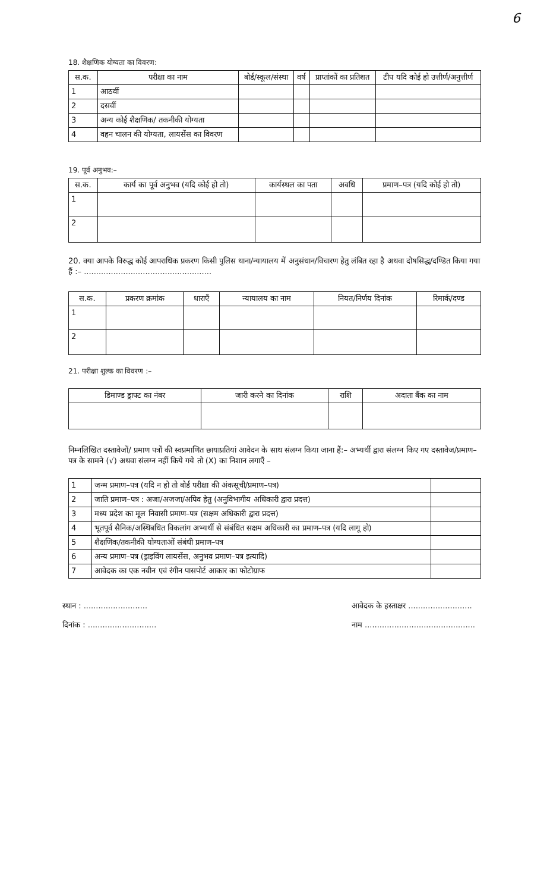6
18. शैक्षणिक योग्यता का विवरण:
| स.क. | परीक्षा का नाम | बोर्ड/स्कूल/संस्था | वर्ष | प्राप्तांकों का प्रतिशत | टीप यदि कोई हो उत्तीर्ण/अनुत्तीर्ण |
| --- | --- | --- | --- | --- | --- |
| 1 | आठवीं | | | | |
| 2 | दसवीं | | | | |
| 3 | अन्य कोई शैक्षणिक/ तकनीकी योग्यता | | | | |
| 4 | वहन चालन की योग्यता, लायसेंस का विवरण | | | | |
19. पूर्व अनुभव:–
| स.क. | कार्य का पूर्व अनुभव (यदि कोई हो तो) | कार्यस्थल का पता | अवधि | प्रमाण–पत्र (यदि कोई हो तो) |
| --- | --- | --- | --- | --- |
| 1 | | | | |
| 2 | | | | |
20. क्या आपके विरुद्ध कोई आपराधिक प्रकरण किसी पुलिस थाना/न्यायालय में अनुसंधान/विचारण हेतु लंबित रहा है अथवा दोषसिद्ध/दण्डित किया गया हैं :– ....................................................
| स.क. | प्रकरण क्रमांक | धाराऍं | न्यायालय का नाम | नियत/निर्णय दिनांक | रिमार्क/दण्ड |
| --- | --- | --- | --- | --- | --- |
| 1 | | | | | |
| 2 | | | | | |
21. परीक्षा शुल्क का विवरण :–
| डिमाण्ड ड्राफ्ट का नंबर | जारी करने का दिनांक | राशि | अदाता बैंक का नाम |
| --- | --- | --- | --- |
निम्नलिखित दस्तावेजों/ प्रमाण पत्रों की स्वप्रमाणित छायाप्रतियां आवेदन के साथ संलग्न किया जाना हैं:– अभ्यर्थी द्वारा संलग्न किए गए दस्तावेज/प्रमाण–पत्र के सामने (√) अथवा संलग्न नहीं किये गये तो (X) का निशान लगाऍं –
| 1 | जन्म प्रमाण–पत्र (यदि न हो तो बोर्ड परीक्षा की अंकसूची/प्रमाण–पत्र) | |
| 2 | जाति प्रमाण–पत्र : अजा/अजजा/अपिव हेतु (अनुविभागीय अधिकारी द्वारा प्रदत्त) | |
| 3 | मध्य प्रदेश का मूल निवासी प्रमाण–पत्र (सक्षम अधिकारी द्वारा प्रदत्त) | |
| 4 | भूतपूर्व सैनिक/अस्थिबधित विकलांग अभ्यर्थी से संबंधित सक्षम अधिकारी का प्रमाण–पत्र (यदि लागू हो) | |
| 5 | शैक्षणिक/तकनीकी योग्यताओं संबंधी प्रमाण–पत्र | |
| 6 | अन्य प्रमाण–पत्र (ड्राइविंग लायसेंस, अनुभव प्रमाण–पत्र इत्यादि) | |
| 7 | आवेदक का एक नवीन एवं रंगीन पासपोर्ट आकार का फोटोग्राफ | |
स्थान : ..........................
दिनांक : ............................
आवेदक के हस्ताक्षर ..........................
नाम .............................................